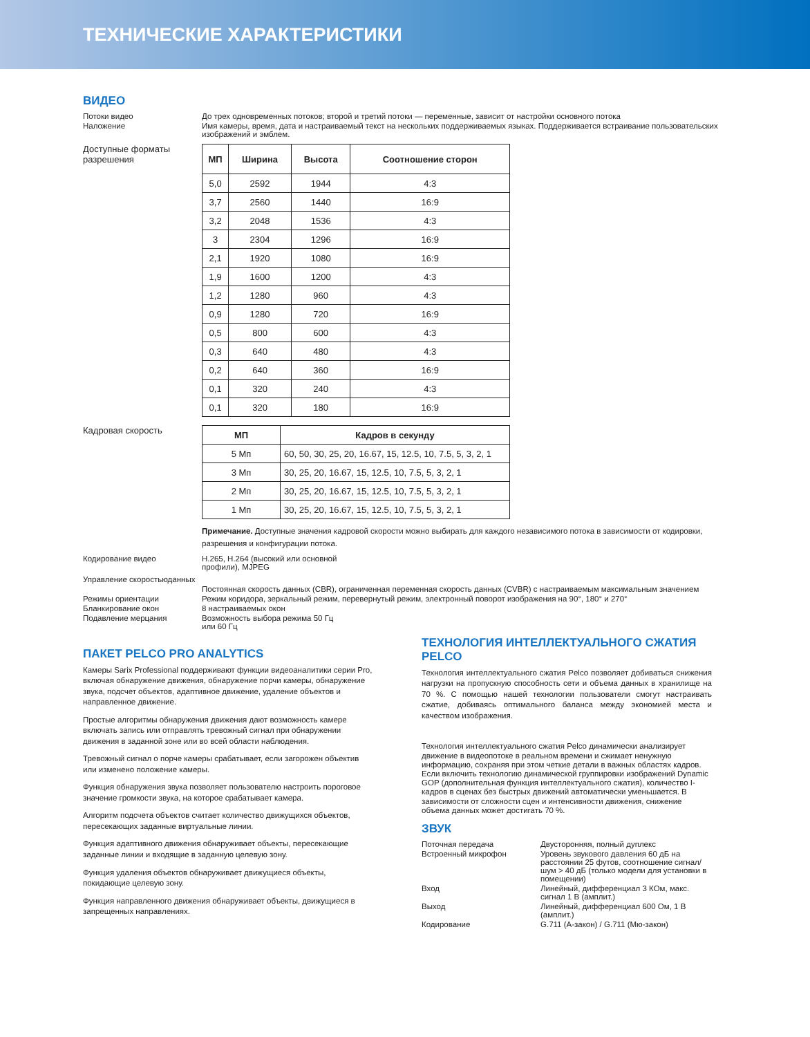ТЕХНИЧЕСКИЕ ХАРАКТЕРИСТИКИ
ВИДЕО
Потоки видео До трех одновременных потоков; второй и третий потоки — переменные, зависит от настройки основного потока
Наложение Имя камеры, время, дата и настраиваемый текст на нескольких поддерживаемых языках. Поддерживается встраивание пользовательских изображений и эмблем.
Доступные форматы разрешения
| МП | Ширина | Высота | Соотношение сторон |
| --- | --- | --- | --- |
| 5,0 | 2592 | 1944 | 4:3 |
| 3,7 | 2560 | 1440 | 16:9 |
| 3,2 | 2048 | 1536 | 4:3 |
| 3 | 2304 | 1296 | 16:9 |
| 2,1 | 1920 | 1080 | 16:9 |
| 1,9 | 1600 | 1200 | 4:3 |
| 1,2 | 1280 | 960 | 4:3 |
| 0,9 | 1280 | 720 | 16:9 |
| 0,5 | 800 | 600 | 4:3 |
| 0,3 | 640 | 480 | 4:3 |
| 0,2 | 640 | 360 | 16:9 |
| 0,1 | 320 | 240 | 4:3 |
| 0,1 | 320 | 180 | 16:9 |
Кадровая скорость
| МП | Кадров в секунду |
| --- | --- |
| 5 Мп | 60, 50, 30, 25, 20, 16.67, 15, 12.5, 10, 7.5, 5, 3, 2, 1 |
| 3 Мп | 30, 25, 20, 16.67, 15, 12.5, 10, 7.5, 5, 3, 2, 1 |
| 2 Мп | 30, 25, 20, 16.67, 15, 12.5, 10, 7.5, 5, 3, 2, 1 |
| 1 Мп | 30, 25, 20, 16.67, 15, 12.5, 10, 7.5, 5, 3, 2, 1 |
Примечание. Доступные значения кадровой скорости можно выбирать для каждого независимого потока в зависимости от кодировки, разрешения и конфигурации потока.
Кодирование видео H.265, H.264 (высокий или основной
профили), MJPEG
Управление скоростьюданных
Постоянная скорость данных (CBR), ограниченная переменная скорость данных (CVBR) с настраиваемым максимальным значением
Режимы ориентации Режим коридора, зеркальный режим, перевернутый режим, электронный поворот изображения на 90°, 180° и 270°
Бланкирование окон 8 настраиваемых окон
Подавление мерцания Возможность выбора режима 50 Гц
или 60 Гц
ПАКЕТ PELCO PRO ANALYTICS
Камеры Sarix Professional поддерживают функции видеоаналитики серии Pro, включая обнаружение движения, обнаружение порчи камеры, обнаружение звука, подсчет объектов, адаптивное движение, удаление объектов и направленное движение.
Простые алгоритмы обнаружения движения дают возможность камере включать запись или отправлять тревожный сигнал при обнаружении движения в заданной зоне или во всей области наблюдения.
Тревожный сигнал о порче камеры срабатывает, если загорожен объектив или изменено положение камеры.
Функция обнаружения звука позволяет пользователю настроить пороговое значение громкости звука, на которое срабатывает камера.
Алгоритм подсчета объектов считает количество движущихся объектов, пересекающих заданные виртуальные линии.
Функция адаптивного движения обнаруживает объекты, пересекающие заданные линии и входящие в заданную целевую зону.
Функция удаления объектов обнаруживает движущиеся объекты, покидающие целевую зону.
Функция направленного движения обнаруживает объекты, движущиеся в запрещенных направлениях.
ТЕХНОЛОГИЯ ИНТЕЛЛЕКТУАЛЬНОГО СЖАТИЯ PELCO
Технология интеллектуального сжатия Pelco позволяет добиваться снижения нагрузки на пропускную способность сети и объема данных в хранилище на 70 %. С помощью нашей технологии пользователи смогут настраивать сжатие, добиваясь оптимального баланса между экономией места и качеством изображения.
Технология интеллектуального сжатия Pelco динамически анализирует движение в видеопотоке в реальном времени и сжимает ненужную информацию, сохраняя при этом четкие детали в важных областях кадров. Если включить технологию динамической группировки изображений Dynamic GOP (дополнительная функция интеллектуального сжатия), количество I-кадров в сценах без быстрых движений автоматически уменьшается. В зависимости от сложности сцен и интенсивности движения, снижение объема данных может достигать 70 %.
ЗВУК
Поточная передача Двусторонняя, полный дуплекс
Встроенный микрофон Уровень звукового давления 60 дБ на расстоянии 25 футов, соотношение сигнал/шум > 40 дБ (только модели для установки в помещении)
Вход Линейный, дифференциал 3 КОм, макс. сигнал 1 В (амплит.)
Выход Линейный, дифференциал 600 Ом, 1 В (амплит.)
Кодирование G.711 (A-закон) / G.711 (Мю-закон)